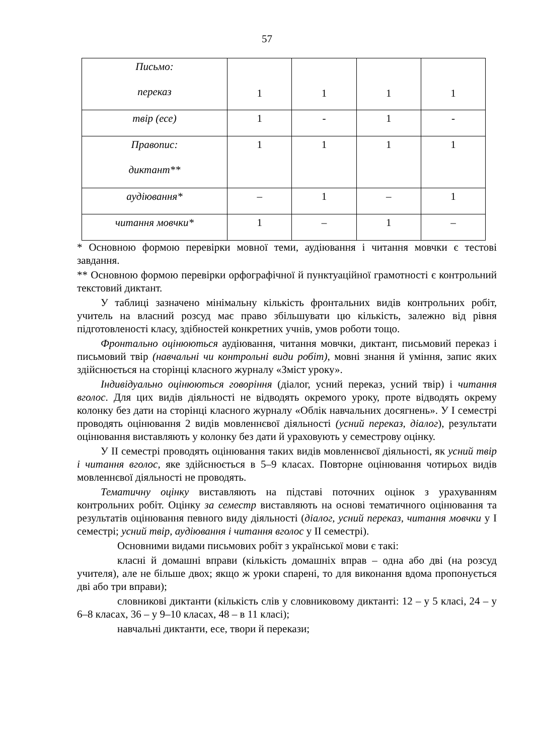57
| Письмо: переказ | 1 | 1 | 1 | 1 |
| твір (есе) | 1 | - | 1 | - |
| Правопис: диктант** | 1 | 1 | 1 | 1 |
| аудіювання* | – | 1 | – | 1 |
| читання мовчки* | 1 | – | 1 | – |
* Основною формою перевірки мовної теми, аудіювання і читання мовчки є тестові завдання.
** Основною формою перевірки орфографічної й пунктуаційної грамотності є контрольний текстовий диктант.
У таблиці зазначено мінімальну кількість фронтальних видів контрольних робіт, учитель на власний розсуд має право збільшувати цю кількість, залежно від рівня підготовленості класу, здібностей конкретних учнів, умов роботи тощо.
Фронтально оцінюються аудіювання, читання мовчки, диктант, письмовий переказ і письмовий твір (навчальні чи контрольні види робіт), мовні знання й уміння, запис яких здійснюється на сторінці класного журналу «Зміст уроку».
Індивідуально оцінюються говоріння (діалог, усний переказ, усний твір) і читання вголос. Для цих видів діяльності не відводять окремого уроку, проте відводять окрему колонку без дати на сторінці класного журналу «Облік навчальних досягнень». У І семестрі проводять оцінювання 2 видів мовленнєвої діяльності (усний переказ, діалог), результати оцінювання виставляють у колонку без дати й ураховують у семестрову оцінку.
У ІІ семестрі проводять оцінювання таких видів мовленнєвої діяльності, як усний твір і читання вголос, яке здійснюється в 5–9 класах. Повторне оцінювання чотирьох видів мовленнєвої діяльності не проводять.
Тематичну оцінку виставляють на підставі поточних оцінок з урахуванням контрольних робіт. Оцінку за семестр виставляють на основі тематичного оцінювання та результатів оцінювання певного виду діяльності (діалог, усний переказ, читання мовчки у І семестрі; усний твір, аудіювання і читання вголос у ІІ семестрі).
Основними видами письмових робіт з української мови є такі:
класні й домашні вправи (кількість домашніх вправ – одна або дві (на розсуд учителя), але не більше двох; якщо ж уроки спарені, то для виконання вдома пропонується дві або три вправи);
словникові диктанти (кількість слів у словниковому диктанті: 12 – у 5 класі, 24 – у 6–8 класах, 36 – у 9–10 класах, 48 – в 11 класі);
навчальні диктанти, есе, твори й перекази;